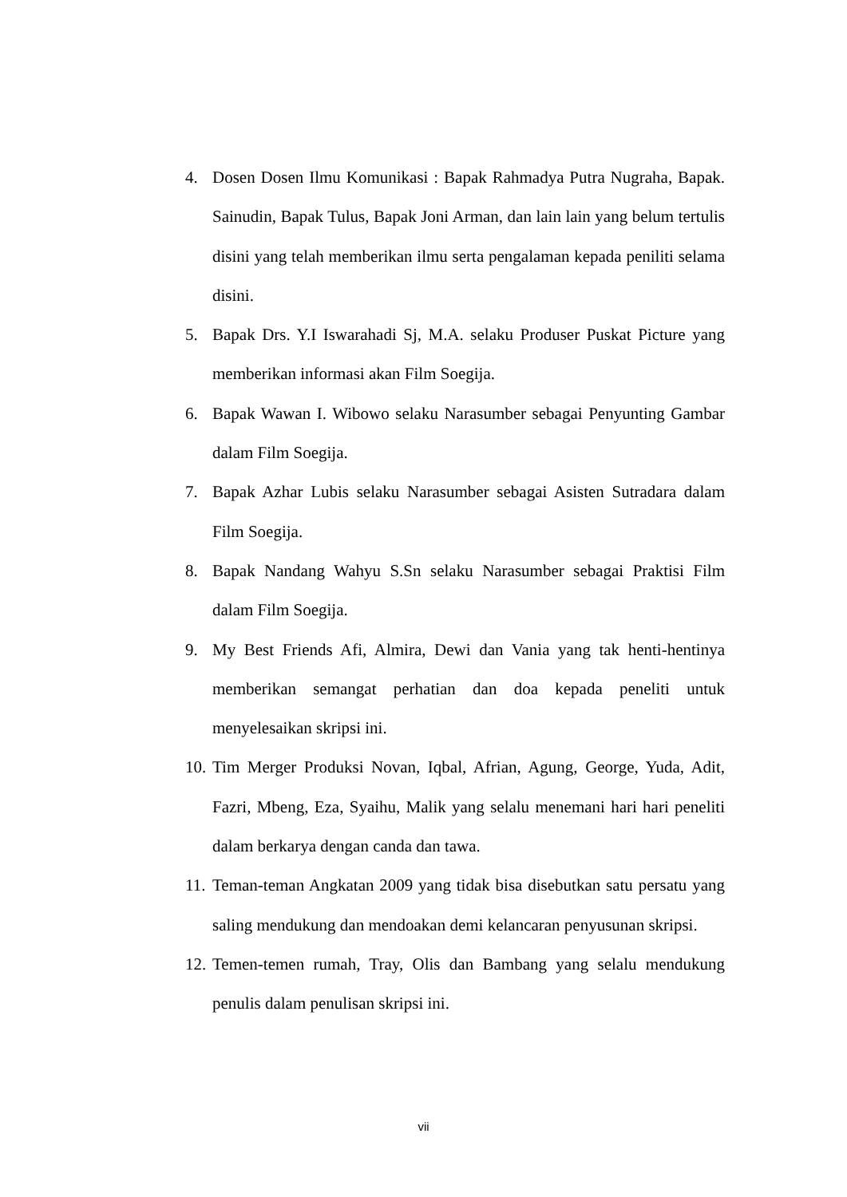4. Dosen Dosen Ilmu Komunikasi : Bapak Rahmadya Putra Nugraha, Bapak. Sainudin, Bapak Tulus, Bapak Joni Arman, dan lain lain yang belum tertulis disini yang telah memberikan ilmu serta pengalaman kepada peniliti selama disini.
5. Bapak Drs. Y.I Iswarahadi Sj, M.A. selaku Produser Puskat Picture yang memberikan informasi akan Film Soegija.
6. Bapak Wawan I. Wibowo selaku Narasumber sebagai Penyunting Gambar dalam Film Soegija.
7. Bapak Azhar Lubis selaku Narasumber sebagai Asisten Sutradara dalam Film Soegija.
8. Bapak Nandang Wahyu S.Sn selaku Narasumber sebagai Praktisi Film dalam Film Soegija.
9. My Best Friends Afi, Almira, Dewi dan Vania yang tak henti-hentinya memberikan semangat perhatian dan doa kepada peneliti untuk menyelesaikan skripsi ini.
10. Tim Merger Produksi Novan, Iqbal, Afrian, Agung, George, Yuda, Adit, Fazri, Mbeng, Eza, Syaihu, Malik yang selalu menemani hari hari peneliti dalam berkarya dengan canda dan tawa.
11. Teman-teman Angkatan 2009 yang tidak bisa disebutkan satu persatu yang saling mendukung dan mendoakan demi kelancaran penyusunan skripsi.
12. Temen-temen rumah, Tray, Olis dan Bambang yang selalu mendukung penulis dalam penulisan skripsi ini.
vii